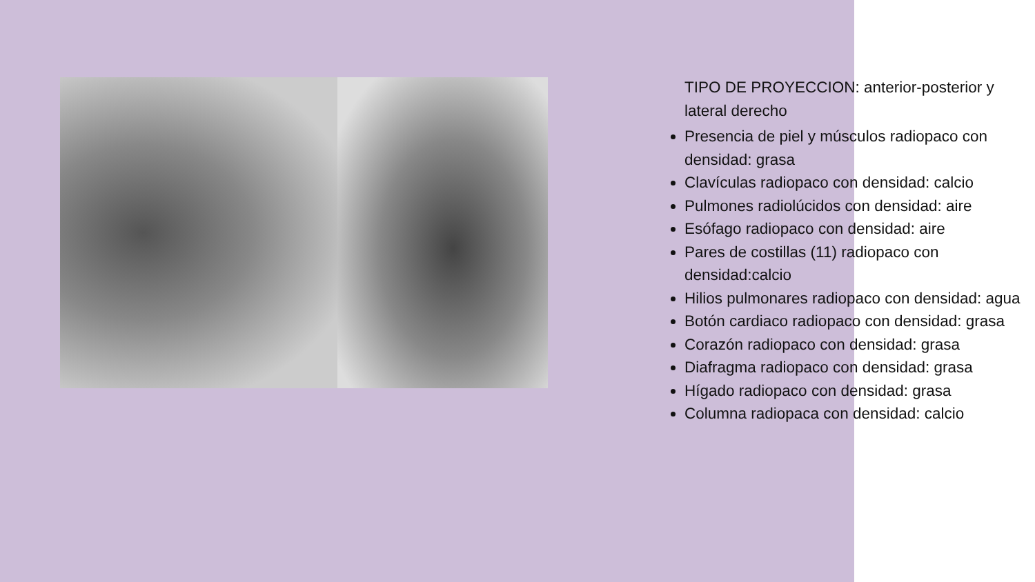TIPO DE PROYECCION: anterior-posterior y lateral derecho
Presencia de piel y músculos radiopaco con densidad: grasa
Clavículas radiopaco con densidad: calcio
Pulmones radiolúcidos con densidad: aire
Esófago radiopaco con densidad: aire
Pares de costillas (11) radiopaco con densidad:calcio
Hilios pulmonares radiopaco con densidad: agua
Botón cardiaco radiopaco con densidad: grasa
Corazón radiopaco con densidad: grasa
Diafragma radiopaco con densidad: grasa
Hígado radiopaco con densidad: grasa
Columna radiopaca con densidad: calcio